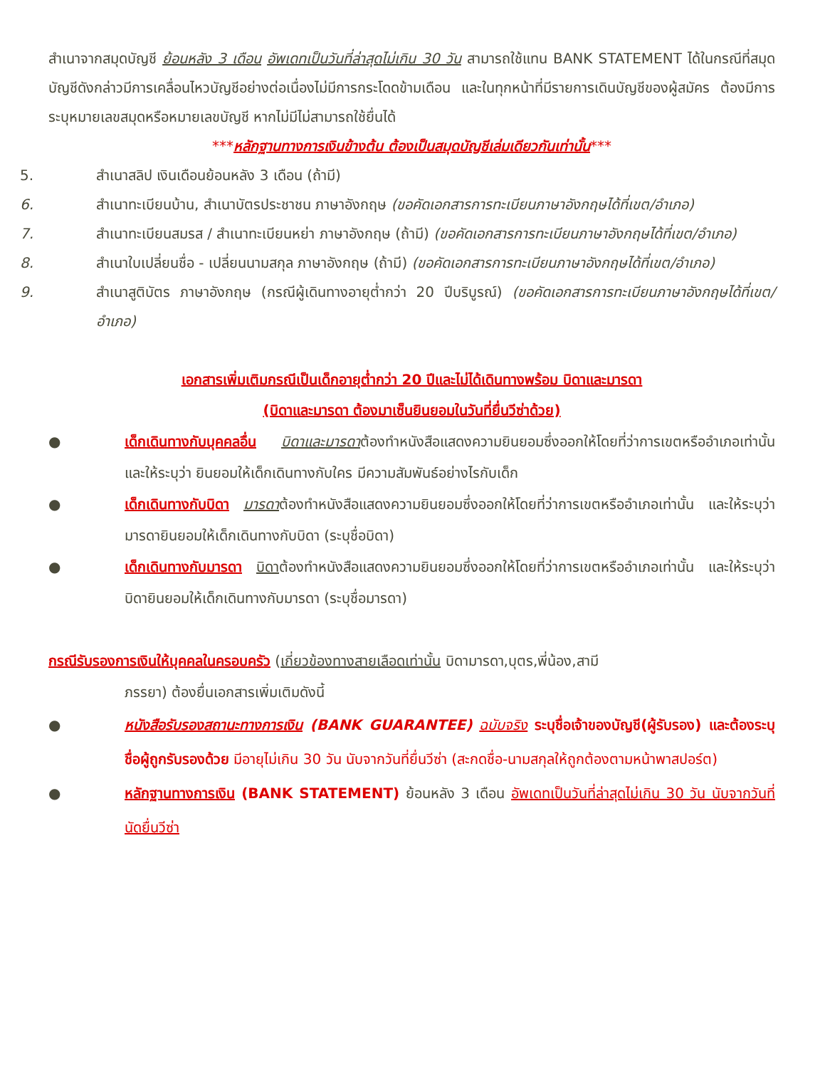สำเนาจากสมุดบัญชี ย้อนหลัง 3 เดือน อัพเดทเป็นวันที่ล่าสุดไม่เกิน 30 วัน สามารถใช้แทน BANK STATEMENT ได้ในกรณีที่สมุดบัญชีดังกล่าวมีการเคลื่อนไหวบัญชีอย่างต่อเนื่องไม่มีการกระโดดข้ามเดือน และในทุกหน้าที่มีรายการเดินบัญชีของผู้สมัคร ต้องมีการระบุหมายเลขสมุดหรือหมายเลขบัญชี หากไม่มีไม่สามารถใช้ยื่นได้
***หลักฐานทางการเงินข้างต้น ต้องเป็นสมุดบัญชีเล่มเดียวกันเท่านั้น***
5. สำเนาสลิป เงินเดือนย้อนหลัง 3 เดือน (ถ้ามี)
6. สำเนาทะเบียนบ้าน, สำเนาบัตรประชาชน ภาษาอังกฤษ (ขอคัดเอกสารการทะเบียนภาษาอังกฤษได้ที่เขต/อำเภอ)
7. สำเนาทะเบียนสมรส / สำเนาทะเบียนหย่า ภาษาอังกฤษ (ถ้ามี) (ขอคัดเอกสารการทะเบียนภาษาอังกฤษได้ที่เขต/อำเภอ)
8. สำเนาใบเปลี่ยนชื่อ - เปลี่ยนนามสกุล ภาษาอังกฤษ (ถ้ามี) (ขอคัดเอกสารการทะเบียนภาษาอังกฤษได้ที่เขต/อำเภอ)
9. สำเนาสูติบัตร ภาษาอังกฤษ (กรณีผู้เดินทางอายุต่ำกว่า 20 ปีบริบูรณ์) (ขอคัดเอกสารการทะเบียนภาษาอังกฤษได้ที่เขต/อำเภอ)
เอกสารเพิ่มเติมกรณีเป็นเด็กอายุต่ำกว่า 20 ปีและไม่ได้เดินทางพร้อม บิดาและมารดา
(บิดาและมารดา ต้องมาเซ็นยินยอมในวันที่ยื่นวีซ่าด้วย)
● เด็กเดินทางกับบุคคลอื่น บิดาและมารดาต้องทำหนังสือแสดงความยินยอมซึ่งออกให้โดยที่ว่าการเขตหรืออำเภอเท่านั้น และให้ระบุว่า ยินยอมให้เด็กเดินทางกับใคร มีความสัมพันธ์อย่างไรกับเด็ก
● เด็กเดินทางกับบิดา มารดาต้องทำหนังสือแสดงความยินยอมซึ่งออกให้โดยที่ว่าการเขตหรืออำเภอเท่านั้น และให้ระบุว่า มารดายินยอมให้เด็กเดินทางกับบิดา (ระบุชื่อบิดา)
● เด็กเดินทางกับมารดา บิดาต้องทำหนังสือแสดงความยินยอมซึ่งออกให้โดยที่ว่าการเขตหรืออำเภอเท่านั้น และให้ระบุว่า บิดายินยอมให้เด็กเดินทางกับมารดา (ระบุชื่อมารดา)
กรณีรับรองการเงินให้บุคคลในครอบครัว (เกี่ยวข้องทางสายเลือดเท่านั้น บิดามารดา,บุตร,พี่น้อง,สามี
ภรรยา) ต้องยื่นเอกสารเพิ่มเติมดังนี้
● หนังสือรับรองสถานะทางการเงิน (BANK GUARANTEE) ฉบับจริง ระบุชื่อเจ้าของบัญชี(ผู้รับรอง) และต้องระบุชื่อผู้ถูกรับรองด้วย มีอายุไม่เกิน 30 วัน นับจากวันที่ยื่นวีซ่า (สะกดชื่อ-นามสกุลให้ถูกต้องตามหน้าพาสปอร์ต)
● หลักฐานทางการเงิน (BANK STATEMENT) ย้อนหลัง 3 เดือน อัพเดทเป็นวันที่ล่าสุดไม่เกิน 30 วัน นับจากวันที่นัดยื่นวีซ่า